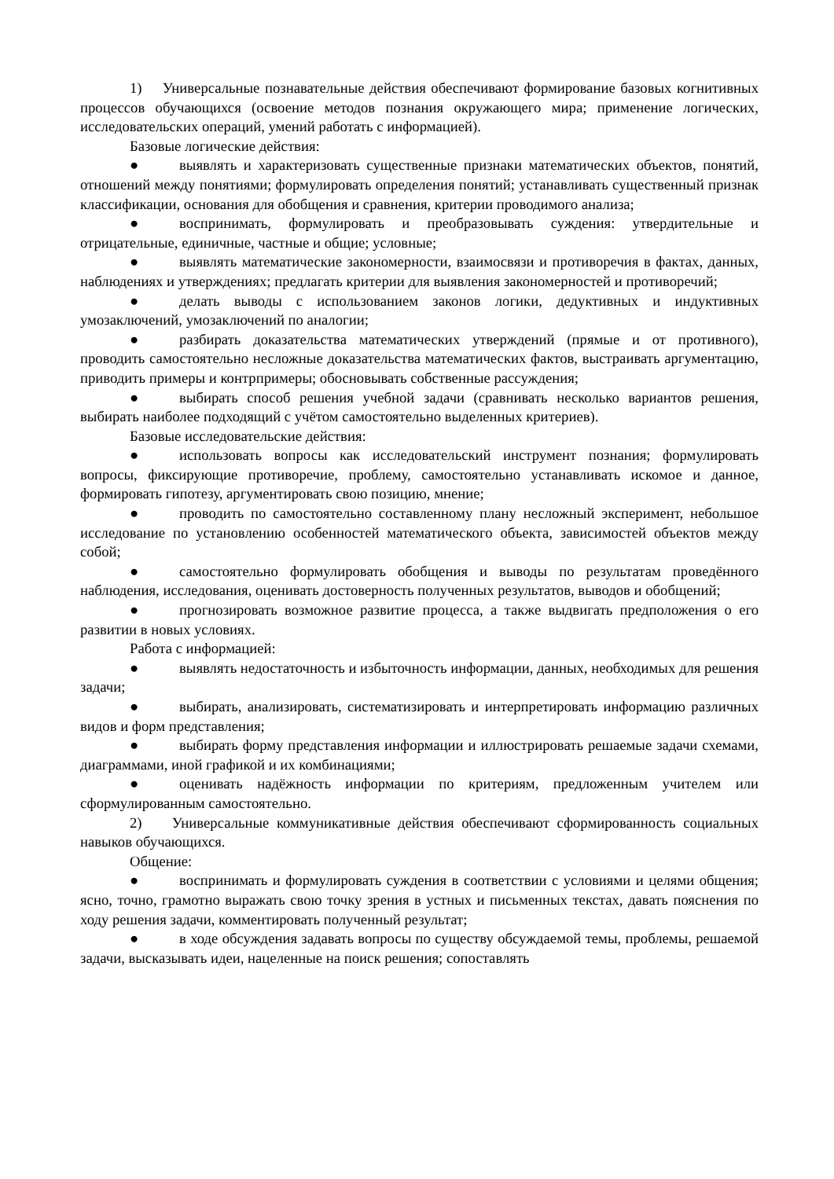1) Универсальные познавательные действия обеспечивают формирование базовых когнитивных процессов обучающихся (освоение методов познания окружающего мира; применение логических, исследовательских операций, умений работать с информацией).
Базовые логические действия:
● выявлять и характеризовать существенные признаки математических объектов, понятий, отношений между понятиями; формулировать определения понятий; устанавливать существенный признак классификации, основания для обобщения и сравнения, критерии проводимого анализа;
● воспринимать, формулировать и преобразовывать суждения: утвердительные и отрицательные, единичные, частные и общие; условные;
● выявлять математические закономерности, взаимосвязи и противоречия в фактах, данных, наблюдениях и утверждениях; предлагать критерии для выявления закономерностей и противоречий;
● делать выводы с использованием законов логики, дедуктивных и индуктивных умозаключений, умозаключений по аналогии;
● разбирать доказательства математических утверждений (прямые и от противного), проводить самостоятельно несложные доказательства математических фактов, выстраивать аргументацию, приводить примеры и контрпримеры; обосновывать собственные рассуждения;
● выбирать способ решения учебной задачи (сравнивать несколько вариантов решения, выбирать наиболее подходящий с учётом самостоятельно выделенных критериев).
Базовые исследовательские действия:
● использовать вопросы как исследовательский инструмент познания; формулировать вопросы, фиксирующие противоречие, проблему, самостоятельно устанавливать искомое и данное, формировать гипотезу, аргументировать свою позицию, мнение;
● проводить по самостоятельно составленному плану несложный эксперимент, небольшое исследование по установлению особенностей математического объекта, зависимостей объектов между собой;
● самостоятельно формулировать обобщения и выводы по результатам проведённого наблюдения, исследования, оценивать достоверность полученных результатов, выводов и обобщений;
● прогнозировать возможное развитие процесса, а также выдвигать предположения о его развитии в новых условиях.
Работа с информацией:
● выявлять недостаточность и избыточность информации, данных, необходимых для решения задачи;
● выбирать, анализировать, систематизировать и интерпретировать информацию различных видов и форм представления;
● выбирать форму представления информации и иллюстрировать решаемые задачи схемами, диаграммами, иной графикой и их комбинациями;
● оценивать надёжность информации по критериям, предложенным учителем или сформулированным самостоятельно.
2) Универсальные коммуникативные действия обеспечивают сформированность социальных навыков обучающихся.
Общение:
● воспринимать и формулировать суждения в соответствии с условиями и целями общения; ясно, точно, грамотно выражать свою точку зрения в устных и письменных текстах, давать пояснения по ходу решения задачи, комментировать полученный результат;
● в ходе обсуждения задавать вопросы по существу обсуждаемой темы, проблемы, решаемой задачи, высказывать идеи, нацеленные на поиск решения; сопоставлять